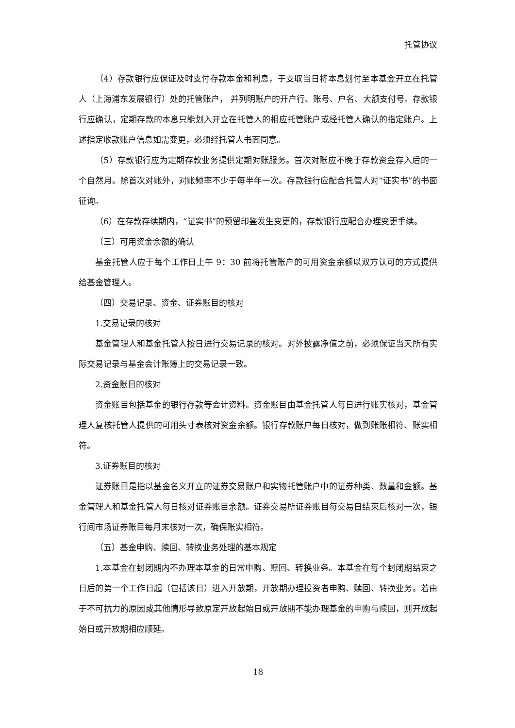托管协议
（4）存款银行应保证及时支付存款本金和利息，于支取当日将本息划付至本基金开立在托管人（上海浦东发展银行）处的托管账户， 并列明账户的开户行、账号、户名、大额支付号。存款银行应确认，定期存款的本息只能划入开立在托管人的相应托管账户或经托管人确认的指定账户。上述指定收款账户信息如需变更，必须经托管人书面同意。
（5）存款银行应为定期存款业务提供定期对账服务。首次对账应不晚于存款资金存入后的一个自然月。除首次对账外，对账频率不少于每半年一次。存款银行应配合托管人对“证实书”的书面征询。
（6）在存款存续期内，“证实书”的预留印鉴发生变更的，存款银行应配合办理变更手续。
（三）可用资金余额的确认
基金托管人应于每个工作日上午 9：30 前将托管账户的可用资金余额以双方认可的方式提供给基金管理人。
（四）交易记录、资金、证券账目的核对
1.交易记录的核对
基金管理人和基金托管人按日进行交易记录的核对。对外披露净值之前，必须保证当天所有实际交易记录与基金会计账簿上的交易记录一致。
2.资金账目的核对
资金账目包括基金的银行存款等会计资料。资金账目由基金托管人每日进行账实核对，基金管理人复核托管人提供的可用头寸表核对资金余额。银行存款账户每日核对，做到账账相符、账实相符。
3.证券账目的核对
证券账目是指以基金名义开立的证券交易账户和实物托管账户中的证券种类、数量和金额。基金管理人和基金托管人每日核对证券账目余额。证券交易所证券账目每交易日结束后核对一次，银行间市场证券账目每月末核对一次，确保账实相符。
（五）基金申购、赎回、转换业务处理的基本规定
1.本基金在封闭期内不办理本基金的日常申购、赎回、转换业务。本基金在每个封闭期结束之日后的第一个工作日起（包括该日）进入开放期，开放期办理投资者申购、赎回、转换业务。若由于不可抗力的原因或其他情形导致原定开放起始日或开放期不能办理基金的申购与赎回，则开放起始日或开放期相应顺延。
18